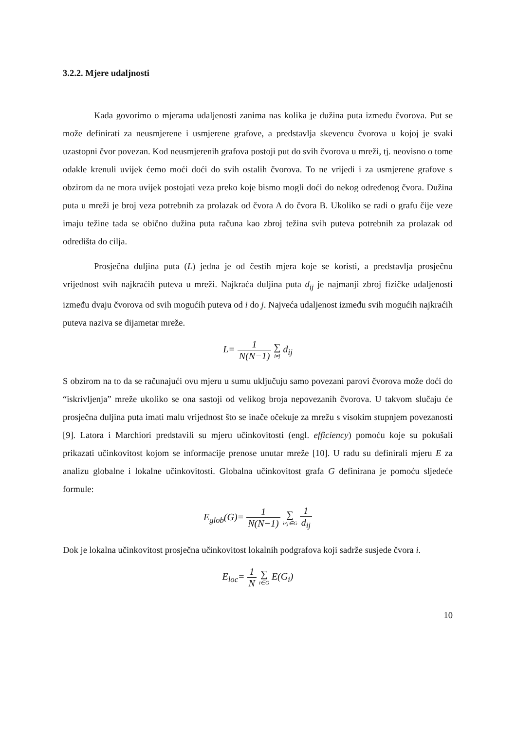3.2.2. Mjere udaljnosti
Kada govorimo o mjerama udaljenosti zanima nas kolika je dužina puta između čvorova. Put se može definirati za neusmjerene i usmjerene grafove, a predstavlja skevencu čvorova u kojoj je svaki uzastopni čvor povezan. Kod neusmjerenih grafova postoji put do svih čvorova u mreži, tj. neovisno o tome odakle krenuli uvijek ćemo moći doći do svih ostalih čvorova. To ne vrijedi i za usmjerene grafove s obzirom da ne mora uvijek postojati veza preko koje bismo mogli doći do nekog određenog čvora. Dužina puta u mreži je broj veza potrebnih za prolazak od čvora A do čvora B. Ukoliko se radi o grafu čije veze imaju težine tada se obično dužina puta računa kao zbroj težina svih puteva potrebnih za prolazak od odredišta do cilja.
Prosječna duljina puta (L) jedna je od čestih mjera koje se koristi, a predstavlja prosječnu vrijednost svih najkraćih puteva u mreži. Najkraća duljina puta d<sub>ij</sub> je najmanji zbroj fizičke udaljenosti između dvaju čvorova od svih mogućih puteva od i do j. Najveća udaljenost između svih mogućih najkraćih puteva naziva se dijametar mreže.
L= 1 N(N−1) ∑ i≠j d<sub>ij</sub>
S obzirom na to da se računajući ovu mjeru u sumu uključuju samo povezani parovi čvorova može doći do “iskrivljenja” mreže ukoliko se ona sastoji od velikog broja nepovezanih čvorova. U takvom slučaju će prosječna duljina puta imati malu vrijednost što se inače očekuje za mrežu s visokim stupnjem povezanosti [9]. Latora i Marchiori predstavili su mjeru učinkovitosti (engl. efficiency) pomoću koje su pokušali prikazati učinkovitost kojom se informacije prenose unutar mreže [10]. U radu su definirali mjeru E za analizu globalne i lokalne učinkovitosti. Globalna učinkovitost grafa G definirana je pomoću sljedeće formule:
E<sub>glob</sub>(G)= 1 N(N−1) ∑ i≠j∈G 1 d<sub>ij</sub>
Dok je lokalna učinkovitost prosječna učinkovitost lokalnih podgrafova koji sadrže susjede čvora i.
E<sub>loc</sub>= 1 N ∑ i∈G E(G<sub>i</sub>)
10